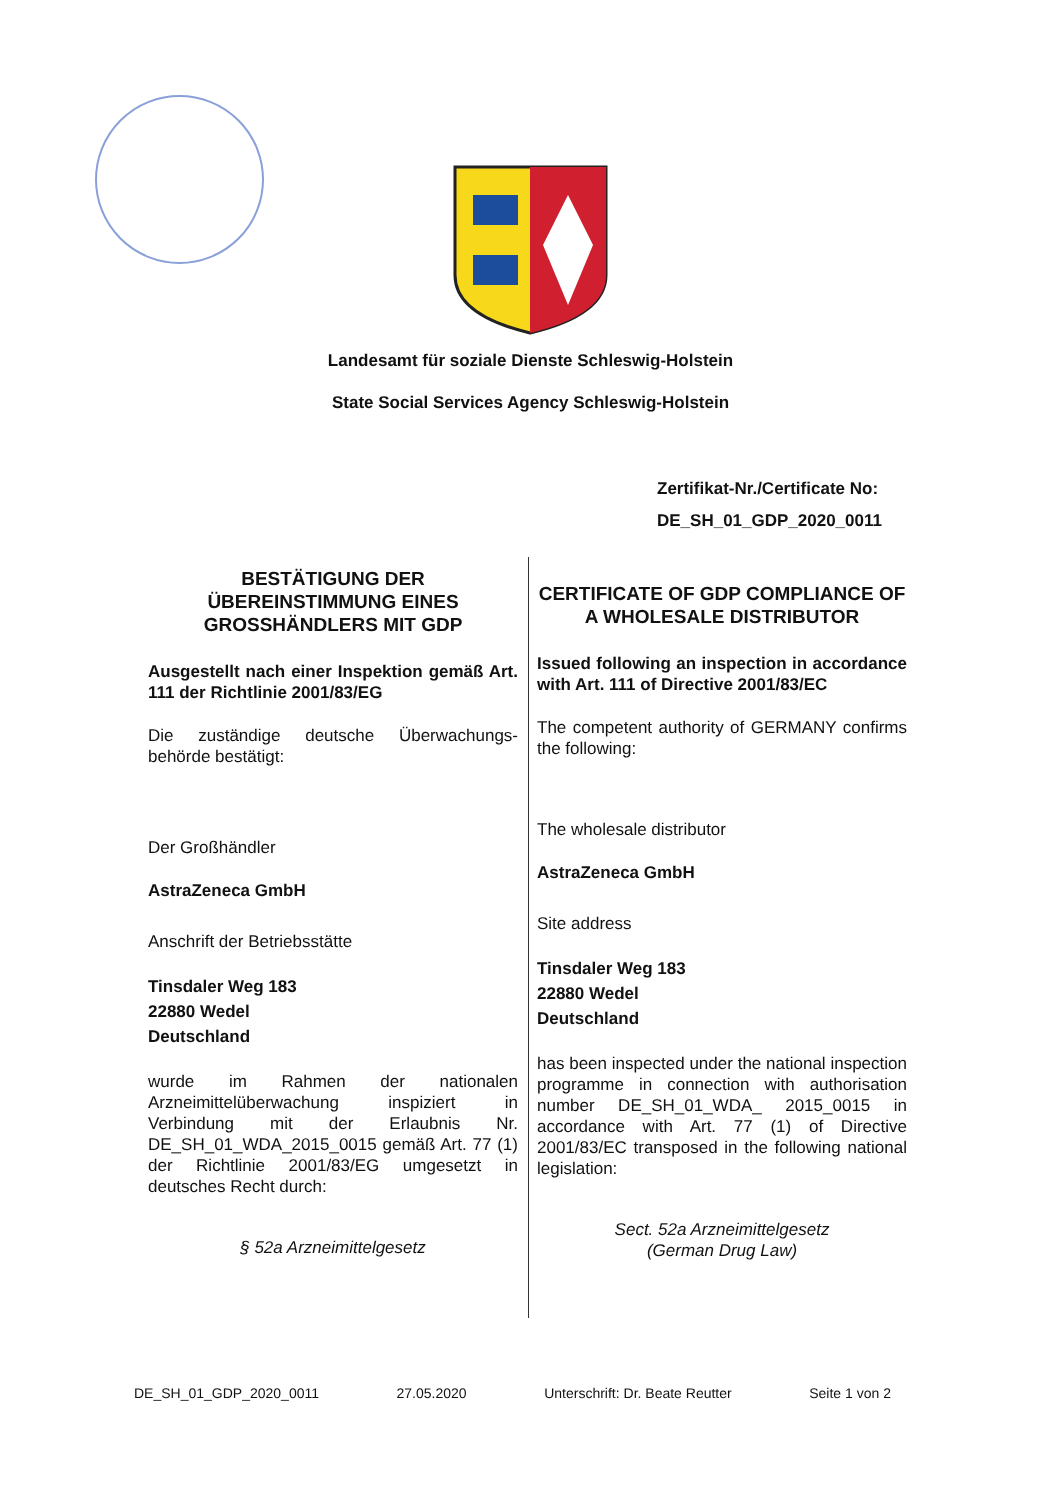Landesamt für soziale Dienste Schleswig-Holstein
State Social Services Agency Schleswig-Holstein
Zertifikat-Nr./Certificate No:
DE_SH_01_GDP_2020_0011
BESTÄTIGUNG DER ÜBEREINSTIMMUNG EINES GROSSHÄNDLERS MIT GDP
Ausgestellt nach einer Inspektion gemäß Art. 111 der Richtlinie 2001/83/EG
Die zuständige deutsche Überwachungs-behörde bestätigt:
Der Großhändler
AstraZeneca GmbH
Anschrift der Betriebsstätte
Tinsdaler Weg 183
22880 Wedel
Deutschland
wurde im Rahmen der nationalen Arzneimittelüberwachung inspiziert in Verbindung mit der Erlaubnis Nr. DE_SH_01_WDA_2015_0015 gemäß Art. 77 (1) der Richtlinie 2001/83/EG umgesetzt in deutsches Recht durch:
§ 52a Arzneimittelgesetz
CERTIFICATE OF GDP COMPLIANCE OF A WHOLESALE DISTRIBUTOR
Issued following an inspection in accordance with Art. 111 of Directive 2001/83/EC
The competent authority of GERMANY confirms the following:
The wholesale distributor
AstraZeneca GmbH
Site address
Tinsdaler Weg 183
22880 Wedel
Deutschland
has been inspected under the national inspection programme in connection with authorisation number DE_SH_01_WDA_ 2015_0015 in accordance with Art. 77 (1) of Directive 2001/83/EC transposed in the following national legislation:
Sect. 52a Arzneimittelgesetz
(German Drug Law)
DE_SH_01_GDP_2020_0011 27.05.2020 Unterschrift: Dr. Beate Reutter Seite 1 von 2